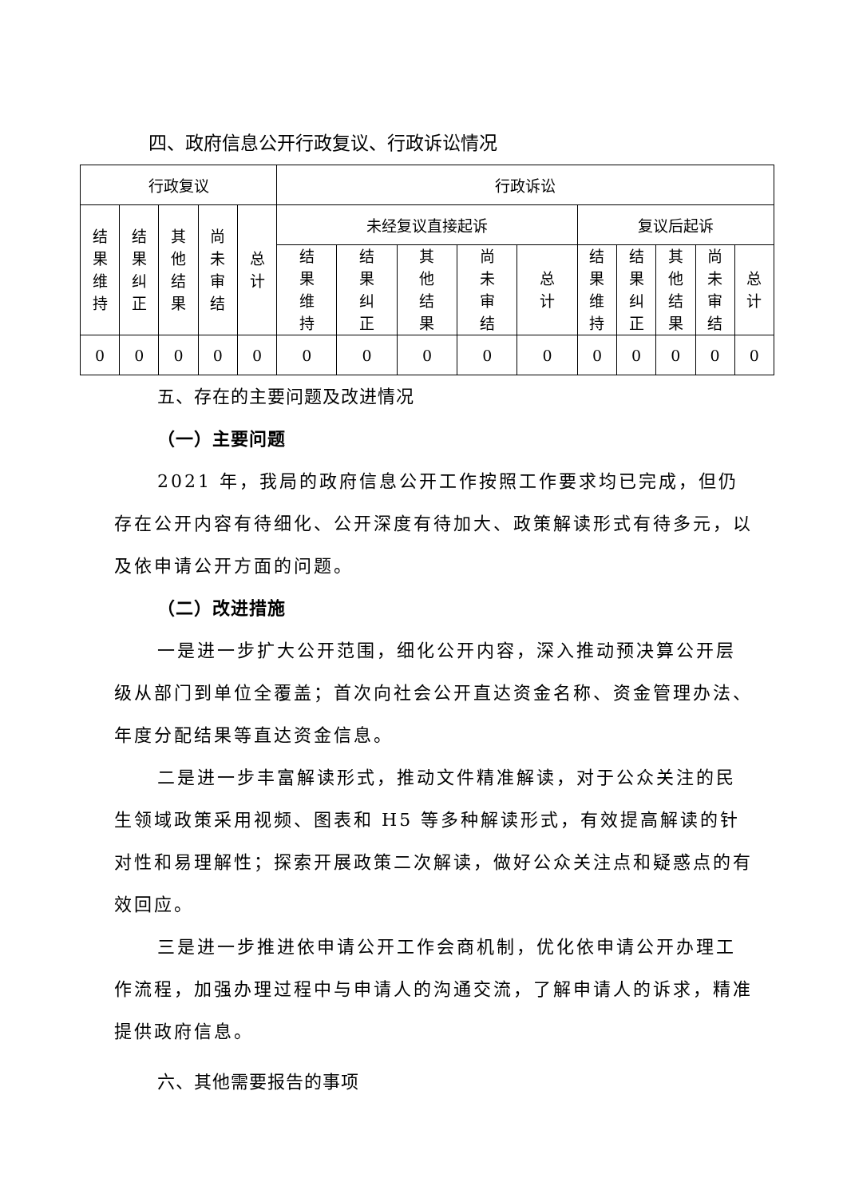四、政府信息公开行政复议、行政诉讼情况
| 行政复议 | | | | | 行政诉讼 | | | | | | | | | |
| 结果维持 | 结果纠正 | 其他结果 | 尚未审结 | 总计 | 未经复议直接起诉 | | | | | 复议后起诉 | | | | |
| | | | | | 结果维持 | 结果纠正 | 其他结果 | 尚未审结 | 总计 | 结果维持 | 结果纠正 | 其他结果 | 尚未审结 | 总计 |
| 0 | 0 | 0 | 0 | 0 | 0 | 0 | 0 | 0 | 0 | 0 | 0 | 0 | 0 | 0 |
五、存在的主要问题及改进情况
（一）主要问题
2021 年，我局的政府信息公开工作按照工作要求均已完成，但仍存在公开内容有待细化、公开深度有待加大、政策解读形式有待多元，以及依申请公开方面的问题。
（二）改进措施
一是进一步扩大公开范围，细化公开内容，深入推动预决算公开层级从部门到单位全覆盖；首次向社会公开直达资金名称、资金管理办法、年度分配结果等直达资金信息。
二是进一步丰富解读形式，推动文件精准解读，对于公众关注的民生领域政策采用视频、图表和 H5 等多种解读形式，有效提高解读的针对性和易理解性；探索开展政策二次解读，做好公众关注点和疑惑点的有效回应。
三是进一步推进依申请公开工作会商机制，优化依申请公开办理工作流程，加强办理过程中与申请人的沟通交流，了解申请人的诉求，精准提供政府信息。
六、其他需要报告的事项